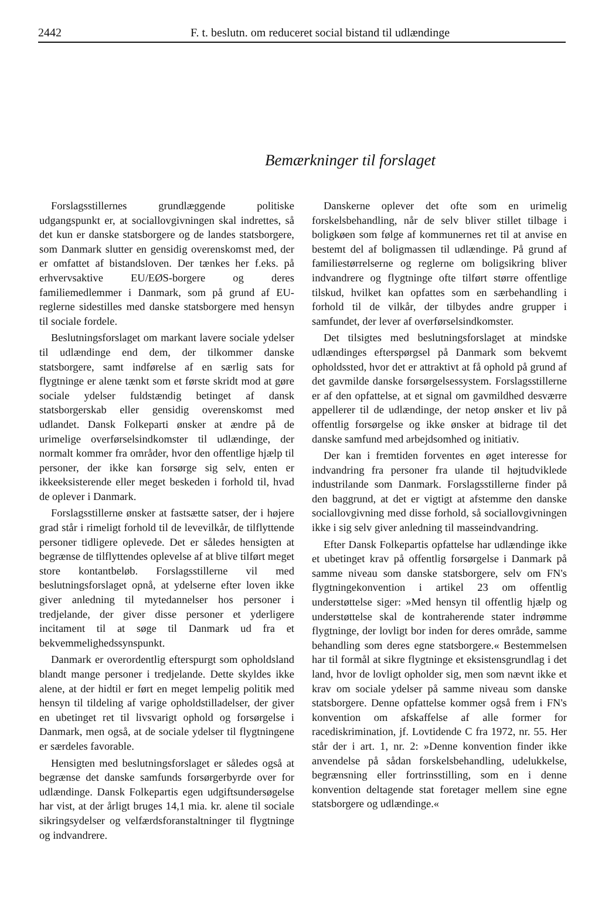2442 F. t. beslutn. om reduceret social bistand til udlændinge
Bemærkninger til forslaget
Forslagsstillernes grundlæggende politiske udgangspunkt er, at sociallovgivningen skal indrettes, så det kun er danske statsborgere og de landes statsborgere, som Danmark slutter en gensidig overenskomst med, der er omfattet af bistandsloven. Der tænkes her f.eks. på erhvervsaktive EU/EØS-borgere og deres familiemedlemmer i Danmark, som på grund af EU-reglerne sidestilles med danske statsborgere med hensyn til sociale fordele.
Beslutningsforslaget om markant lavere sociale ydelser til udlændinge end dem, der tilkommer danske statsborgere, samt indførelse af en særlig sats for flygtninge er alene tænkt som et første skridt mod at gøre sociale ydelser fuldstændig betinget af dansk statsborgerskab eller gensidig overenskomst med udlandet. Dansk Folkeparti ønsker at ændre på de urimelige overførselsindkomster til udlændinge, der normalt kommer fra områder, hvor den offentlige hjælp til personer, der ikke kan forsørge sig selv, enten er ikkeeksisterende eller meget beskeden i forhold til, hvad de oplever i Danmark.
Forslagsstillerne ønsker at fastsætte satser, der i højere grad står i rimeligt forhold til de levevilkår, de tilflyttende personer tidligere oplevede. Det er således hensigten at begrænse de tilflyttendes oplevelse af at blive tilført meget store kontantbeløb. Forslagsstillerne vil med beslutningsforslaget opnå, at ydelserne efter loven ikke giver anledning til mytedannelser hos personer i tredjelande, der giver disse personer et yderligere incitament til at søge til Danmark ud fra et bekvemmelighedssynspunkt.
Danmark er overordentlig efterspurgt som opholdsland blandt mange personer i tredjelande. Dette skyldes ikke alene, at der hidtil er ført en meget lempelig politik med hensyn til tildeling af varige opholdstilladelser, der giver en ubetinget ret til livsvarigt ophold og forsørgelse i Danmark, men også, at de sociale ydelser til flygtningene er særdeles favorable.
Hensigten med beslutningsforslaget er således også at begrænse det danske samfunds forsørgerbyrde over for udlændinge. Dansk Folkepartis egen udgiftsundersøgelse har vist, at der årligt bruges 14,1 mia. kr. alene til sociale sikringsydelser og velfærdsforanstaltninger til flygtninge og indvandrere.
Danskerne oplever det ofte som en urimelig forskelsbehandling, når de selv bliver stillet tilbage i boligkøen som følge af kommunernes ret til at anvise en bestemt del af boligmassen til udlændinge. På grund af familiestørrelserne og reglerne om boligsikring bliver indvandrere og flygtninge ofte tilført større offentlige tilskud, hvilket kan opfattes som en særbehandling i forhold til de vilkår, der tilbydes andre grupper i samfundet, der lever af overførselsindkomster.
Det tilsigtes med beslutningsforslaget at mindske udlændinges efterspørgsel på Danmark som bekvemt opholdssted, hvor det er attraktivt at få ophold på grund af det gavmilde danske forsørgelsessystem. Forslagsstillerne er af den opfattelse, at et signal om gavmildhed desværre appellerer til de udlændinge, der netop ønsker et liv på offentlig forsørgelse og ikke ønsker at bidrage til det danske samfund med arbejdsomhed og initiativ.
Der kan i fremtiden forventes en øget interesse for indvandring fra personer fra ulande til højtudviklede industrilande som Danmark. Forslagsstillerne finder på den baggrund, at det er vigtigt at afstemme den danske sociallovgivning med disse forhold, så sociallovgivningen ikke i sig selv giver anledning til masseindvandring.
Efter Dansk Folkepartis opfattelse har udlændinge ikke et ubetinget krav på offentlig forsørgelse i Danmark på samme niveau som danske statsborgere, selv om FN's flygtningekonvention i artikel 23 om offentlig understøttelse siger: »Med hensyn til offentlig hjælp og understøttelse skal de kontraherende stater indrømme flygtninge, der lovligt bor inden for deres område, samme behandling som deres egne statsborgere.« Bestemmelsen har til formål at sikre flygtninge et eksistensgrundlag i det land, hvor de lovligt opholder sig, men som nævnt ikke et krav om sociale ydelser på samme niveau som danske statsborgere. Denne opfattelse kommer også frem i FN's konvention om afskaffelse af alle former for racediskrimination, jf. Lovtidende C fra 1972, nr. 55. Her står der i art. 1, nr. 2: »Denne konvention finder ikke anvendelse på sådan forskelsbehandling, udelukkelse, begrænsning eller fortrinsstilling, som en i denne konvention deltagende stat foretager mellem sine egne statsborgere og udlændinge.«